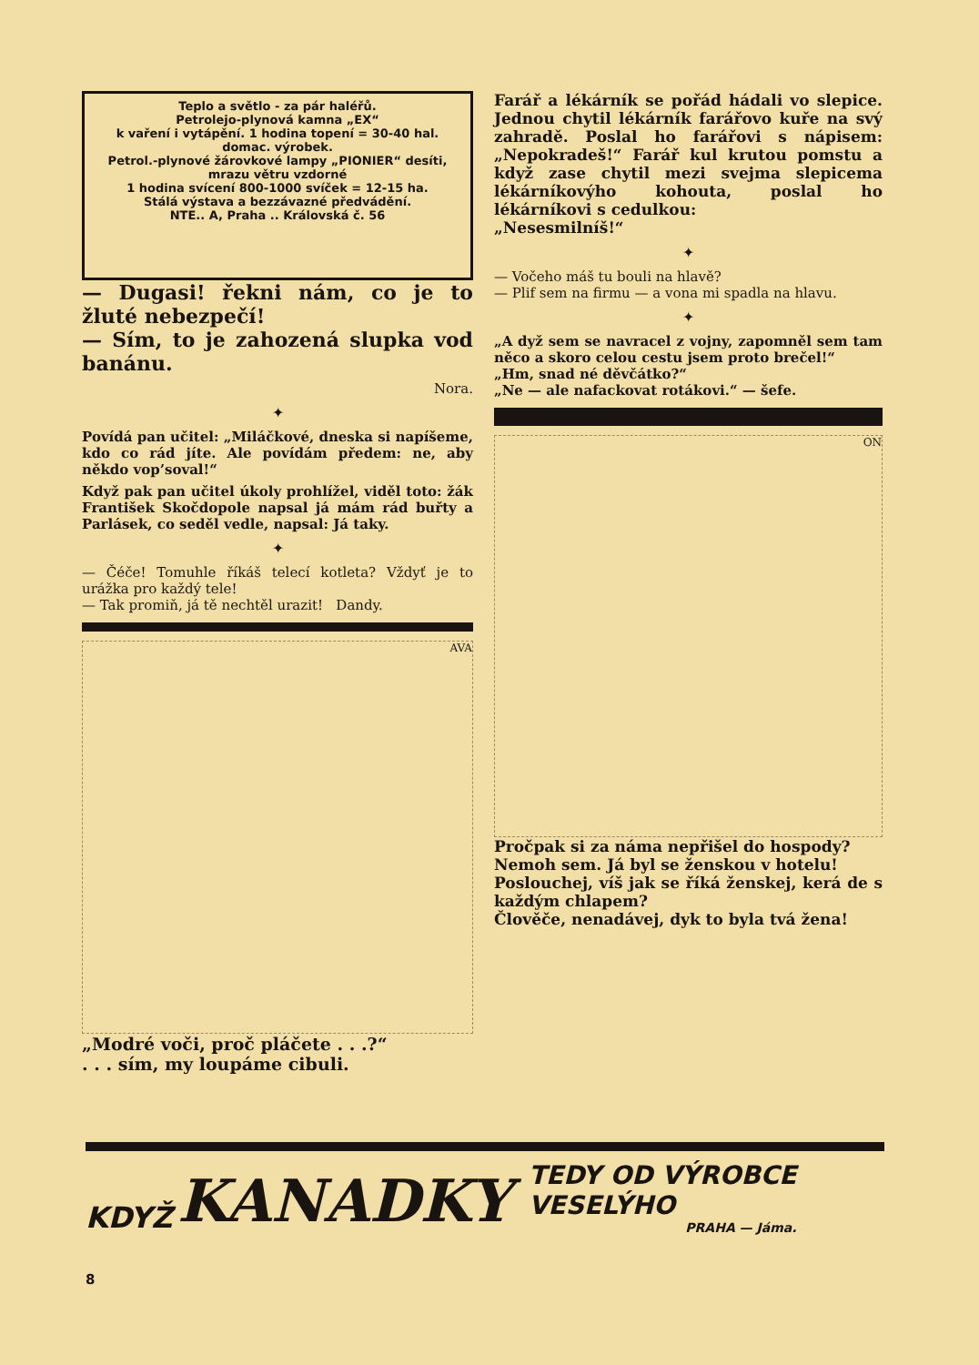Teplo a světlo - za pár haléřů.
Petrolejo-plynová kamna „EX“
k vaření i vytápění. 1 hodina topení = 30-40 hal. domac. výrobek.
Petrol.-plynové žárovkové lampy „PIONIER“ desíti, mrazu větru vzdorné
1 hodina svícení 800-1000 svíček = 12-15 ha.
Stálá výstava a bezzávazné předvádění.
NTE.. A, Praha .. Královská č. 56
— Dugasi! řekni nám, co je to žluté nebezpečí!
— Sím, to je zahozená slupka vod banánu.
Nora.
✦
Povídá pan učitel: „Miláčkové, dneska si napíšeme, kdo co rád jíte. Ale povídám předem: ne, aby někdo vop’soval!“
Když pak pan učitel úkoly prohlížel, viděl toto: žák František Skočdopole napsal já mám rád buřty a Parlásek, co seděl vedle, napsal: Já taky.
✦
— Čéče! Tomuhle říkáš telecí kotleta? Vždyť je to urážka pro každý tele!
— Tak promiň, já tě nechtěl urazit! Dandy.
AVA
„Modré voči, proč pláčete . . .?“
. . . sím, my loupáme cibuli.
Farář a lékárník se pořád hádali vo slepice. Jednou chytil lékárník farářovo kuře na svý zahradě. Poslal ho farářovi s nápisem: „Nepokradeš!“ Farář kul krutou pomstu a když zase chytil mezi svejma slepicema lékárníkovýho kohouta, poslal ho lékárníkovi s cedulkou:
„Nesesmilníš!“
✦
— Vočeho máš tu bouli na hlavě?
— Plif sem na firmu — a vona mi spadla na hlavu.
✦
„A dyž sem se navracel z vojny, zapomněl sem tam něco a skoro celou cestu jsem proto brečel!“
„Hm, snad né děvčátko?“
„Ne — ale nafackovat rotákovi.“ — šefe.
ON
Pročpak si za náma nepřišel do hospody?
Nemoh sem. Já byl se ženskou v hotelu!
Poslouchej, víš jak se říká ženskej, kerá de s každým chlapem?
Člověče, nenadávej, dyk to byla tvá žena!
KDYŽ KANADKY
TEDY OD VÝROBCE
VESELÝHO
PRAHA — Jáma.
8